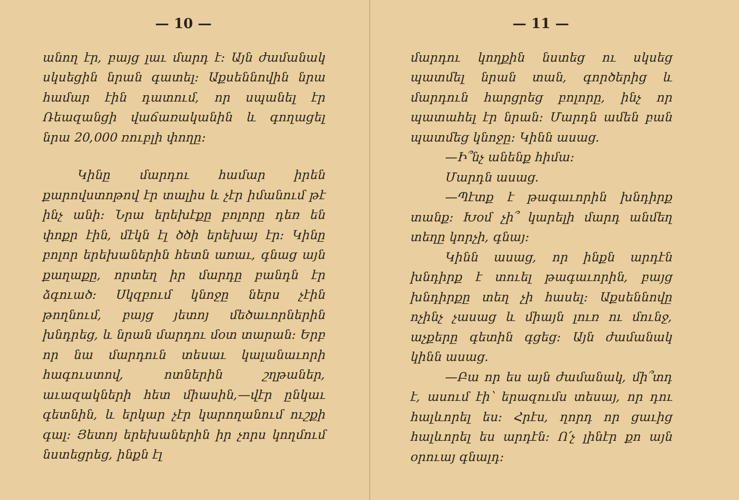— 10 —
անող էր, բայց լաւ մարդ է։ Այն ժամանակ սկսեցին նրան գատել։ Աքսեննովին նրա համար էին դատում, որ սպանել էր Ռեազանցի վաճառականին և գողացել նրա 20,000 ռուբլի փողը։
Կինը մարդու համար իրեն քարովստոթով էր տալիս և չէր իմանում թէ ինչ անի։ Նրա երեխէքը բոլորը դեռ են փոքր էին, մէկն էլ ծծի երեխայ էր։ Կինը բոլոր երեխաներին հետն առաւ, գնաց այն քաղաքը, որտեղ իր մարդը բանդն էր ձգուած։ Սկզբում կնոջը ներս չէին թողնում, բայց յետոյ մեծաւորներին խնդրեց, և նրան մարդու մօտ տարան։ Երբ որ նա մարդուն տեսաւ կալանաւորի հագուստով, ոտներին շղթաներ, աւազակների հետ միասին,—վէր ընկաւ գետնին, և երկար չէր կարողանում ուշքի գալ։ Յետոյ երեխաներին իր չորս կողմում նստեցրեց, ինքն էլ
— 11 —
մարդու կողքին նստեց ու սկսեց պատմել նրան տան, գործերից և մարդուն հարցրեց բոլորը, ինչ որ պատահել էր նրան։ Մարդն ամեն բան պատմեց կնոջը։ Կինն ասաց.
—Ի՞նչ անենք հիմա։
Մարդն ասաց.
—Պէտք է թագաւորին խնդիրք տանք։ Խօմ չի՞ կարելի մարդ անմեղ տեղը կորչի, գնայ։
Կինն ասաց, որ ինքն արդէն խնդիրք է տուել թագաւորին, բայց խնդիրքը տեղ չի հասել։ Աքսեննովը ոչինչ չասաց և միայն լուռ ու մունջ, աչքերը գետին գցեց։ Այն ժամանակ կինն ասաց.
—Բա որ ես այն ժամանակ, մի՞տդ է, ասում էի՝ երազումս տեսայ, որ դու հալևորել ես։ Հրէս, ղորդ որ ցաւից հալևորել ես արդէն։ Ո՛չ լինէր քո այն օրուայ գնալդ։